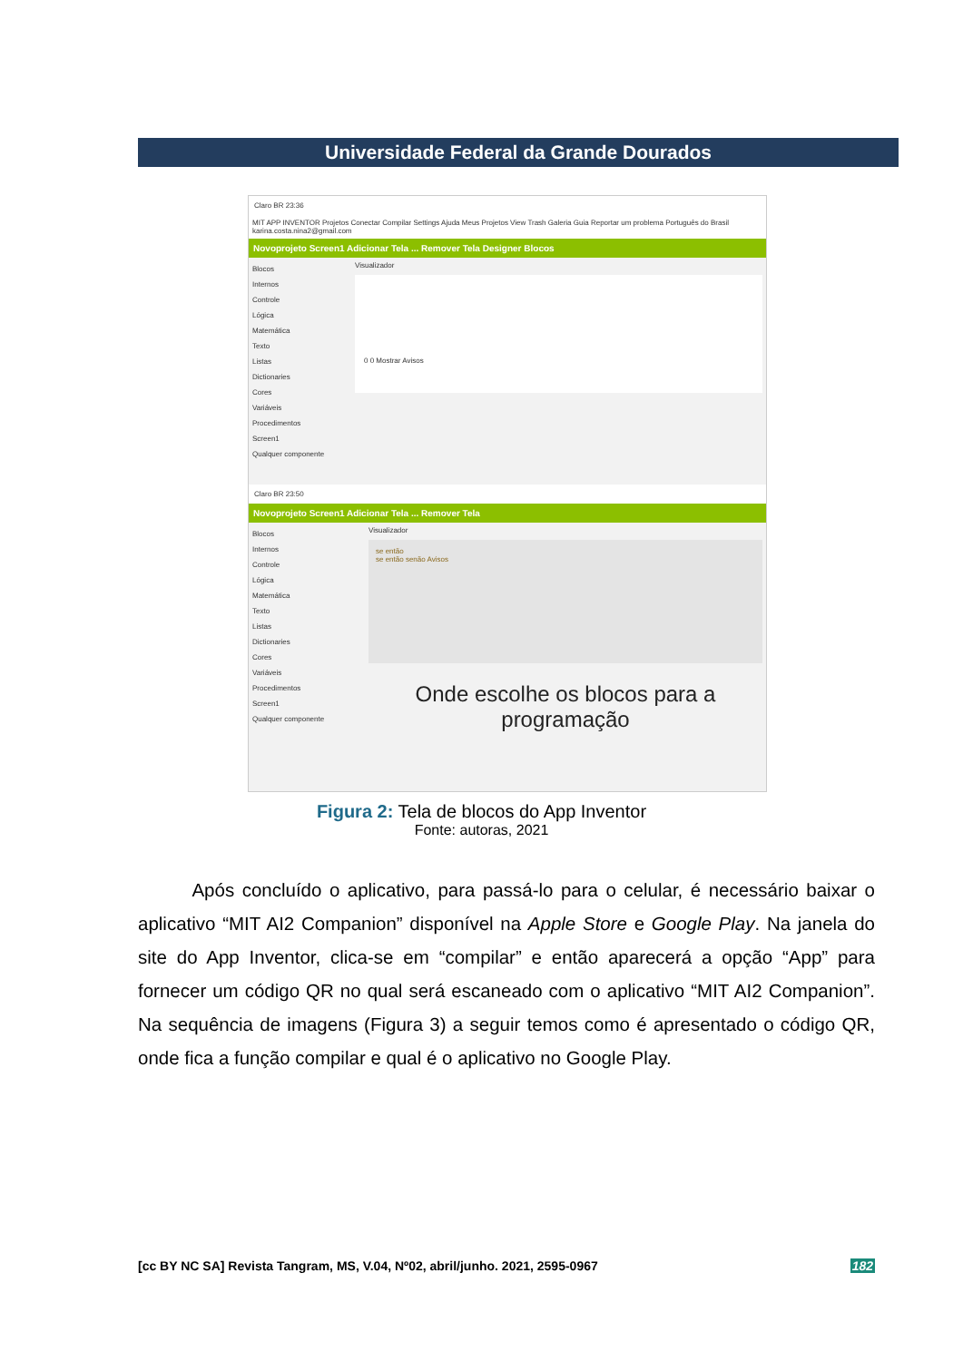Universidade Federal da Grande Dourados
Claro BR 23:36
MIT APP INVENTOR Projetos Conectar Compilar Settings Ajuda Meus Projetos View Trash Galeria Guia Reportar um problema Português do Brasil karina.costa.nina2@gmail.com
Novoprojeto Screen1 Adicionar Tela ... Remover Tela Designer Blocos
Blocos
Internos
Controle
Lógica
Matemática
Texto
Listas
Dictionaries
Cores
Variáveis
Procedimentos
Screen1
Qualquer componente
Visualizador
0 0 Mostrar Avisos
Claro BR 23:50
Novoprojeto Screen1 Adicionar Tela ... Remover Tela
Blocos
Internos
Controle
Lógica
Matemática
Texto
Listas
Dictionaries
Cores
Variáveis
Procedimentos
Screen1
Qualquer componente
Visualizador
se então
se então senão Avisos
Onde escolhe os blocos para a programação
Figura 2: Tela de blocos do App Inventor
Fonte: autoras, 2021
Após concluído o aplicativo, para passá-lo para o celular, é necessário baixar o aplicativo “MIT AI2 Companion” disponível na Apple Store e Google Play. Na janela do site do App Inventor, clica-se em “compilar” e então aparecerá a opção “App” para fornecer um código QR no qual será escaneado com o aplicativo “MIT AI2 Companion”. Na sequência de imagens (Figura 3) a seguir temos como é apresentado o código QR, onde fica a função compilar e qual é o aplicativo no Google Play.
[cc BY NC SA] Revista Tangram, MS, V.04, Nº02, abril/junho. 2021, 2595-0967 182